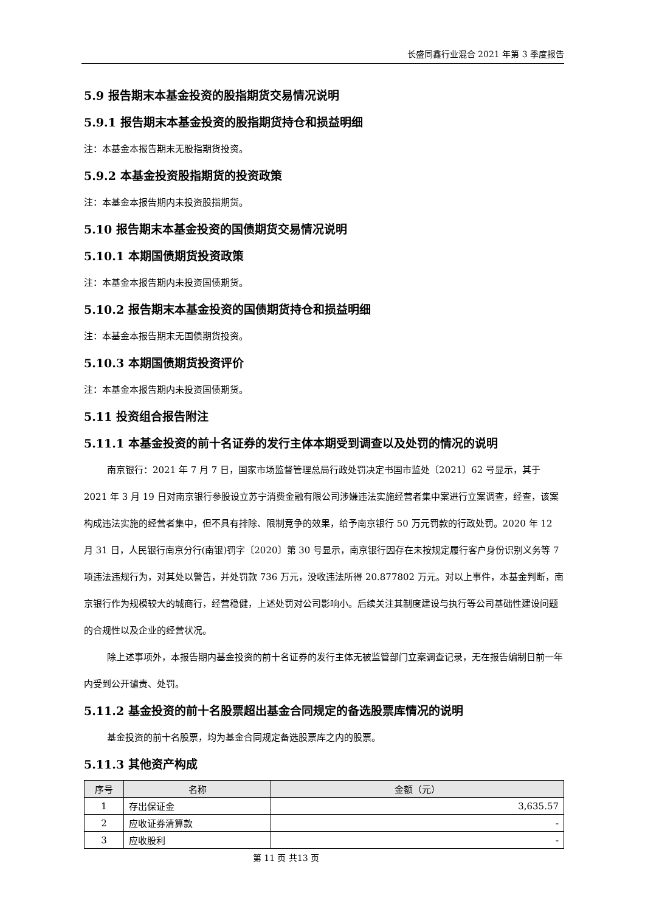长盛同鑫行业混合 2021 年第 3 季度报告
5.9 报告期末本基金投资的股指期货交易情况说明
5.9.1 报告期末本基金投资的股指期货持仓和损益明细
注：本基金本报告期末无股指期货投资。
5.9.2 本基金投资股指期货的投资政策
注：本基金本报告期内未投资股指期货。
5.10 报告期末本基金投资的国债期货交易情况说明
5.10.1 本期国债期货投资政策
注：本基金本报告期内未投资国债期货。
5.10.2 报告期末本基金投资的国债期货持仓和损益明细
注：本基金本报告期末无国债期货投资。
5.10.3 本期国债期货投资评价
注：本基金本报告期内未投资国债期货。
5.11 投资组合报告附注
5.11.1 本基金投资的前十名证券的发行主体本期受到调查以及处罚的情况的说明
南京银行：2021 年 7 月 7 日，国家市场监督管理总局行政处罚决定书国市监处〔2021〕62 号显示，其于 2021 年 3 月 19 日对南京银行参股设立苏宁消费金融有限公司涉嫌违法实施经营者集中案进行立案调查，经查，该案构成违法实施的经营者集中，但不具有排除、限制竞争的效果，给予南京银行 50 万元罚款的行政处罚。2020 年 12 月 31 日，人民银行南京分行(南银)罚字〔2020〕第 30 号显示，南京银行因存在未按规定履行客户身份识别义务等 7 项违法违规行为，对其处以警告，并处罚款 736 万元，没收违法所得 20.877802 万元。对以上事件，本基金判断，南京银行作为规模较大的城商行，经营稳健，上述处罚对公司影响小。后续关注其制度建设与执行等公司基础性建设问题的合规性以及企业的经营状况。
除上述事项外，本报告期内基金投资的前十名证券的发行主体无被监管部门立案调查记录，无在报告编制日前一年内受到公开谴责、处罚。
5.11.2 基金投资的前十名股票超出基金合同规定的备选股票库情况的说明
基金投资的前十名股票，均为基金合同规定备选股票库之内的股票。
5.11.3 其他资产构成
| 序号 | 名称 | 金额（元） |
| --- | --- | --- |
| 1 | 存出保证金 | 3,635.57 |
| 2 | 应收证券清算款 | - |
| 3 | 应收股利 | - |
第 11 页 共13 页